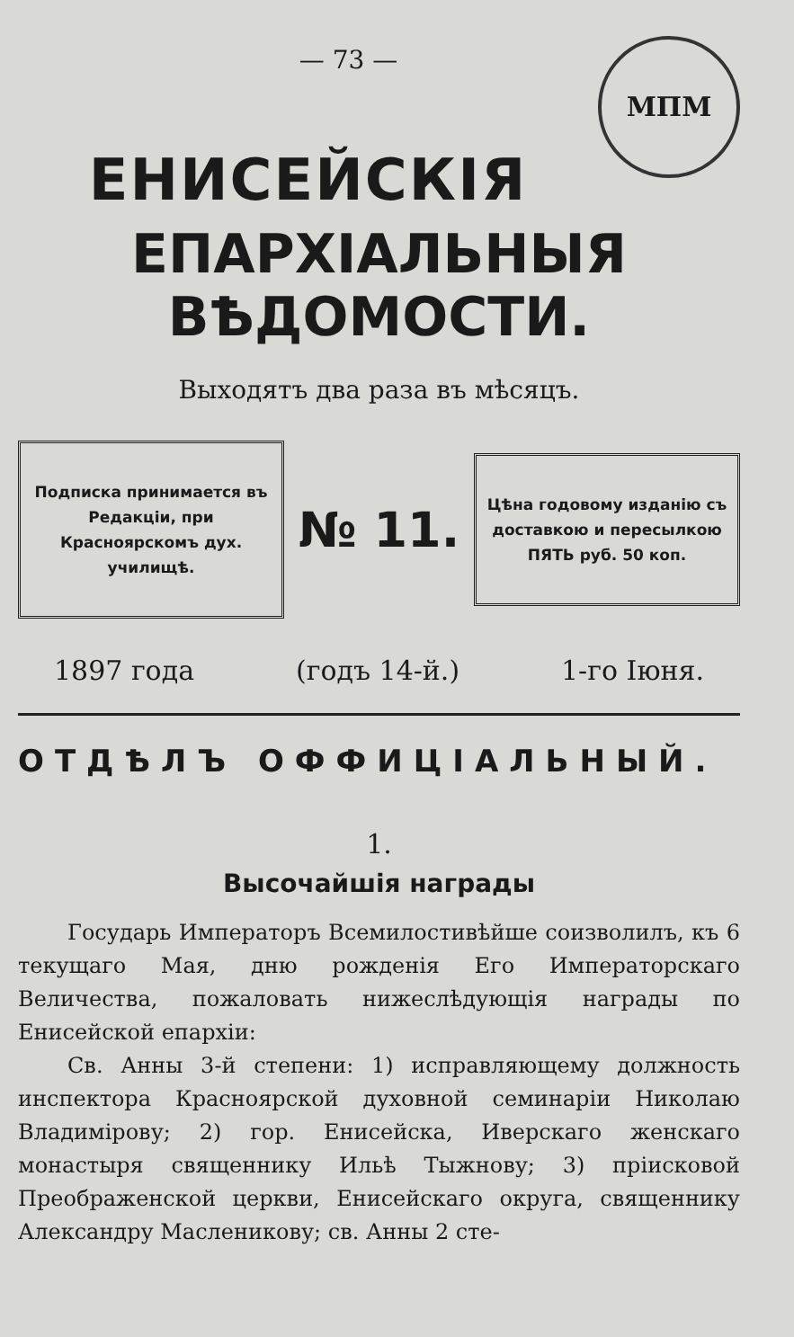МПМ
— 73 —
ЕНИСЕЙСКІЯ
ЕПАРХІАЛЬНЫЯ ВѢДОМОСТИ.
Выходятъ два раза въ мѣсяцъ.
Подписка принимается въ Редакціи, при Красноярскомъ дух. училищѣ.
№ 11.
Цѣна годовому изданію съ доставкою и пересылкою ПЯТЬ руб. 50 коп.
1897 года (годъ 14-й.) 1-го Іюня.
ОТДѢЛЪ ОФФИЦІАЛЬНЫЙ.
1.
Высочайшія награды
Государь Императоръ Всемилостивѣйше соизволилъ, къ 6 текущаго Мая, дню рожденія Его Императорскаго Величества, пожаловать нижеслѣдующія награды по Енисейской епархіи:
Св. Анны 3-й степени: 1) исправляющему должность инспектора Красноярской духовной семинаріи Николаю Владимірову; 2) гор. Енисейска, Иверскаго женскаго монастыря священнику Ильѣ Тыжнову; 3) пріисковой Преображенской церкви, Енисейскаго округа, священнику Александру Масленикову; св. Анны 2 сте-